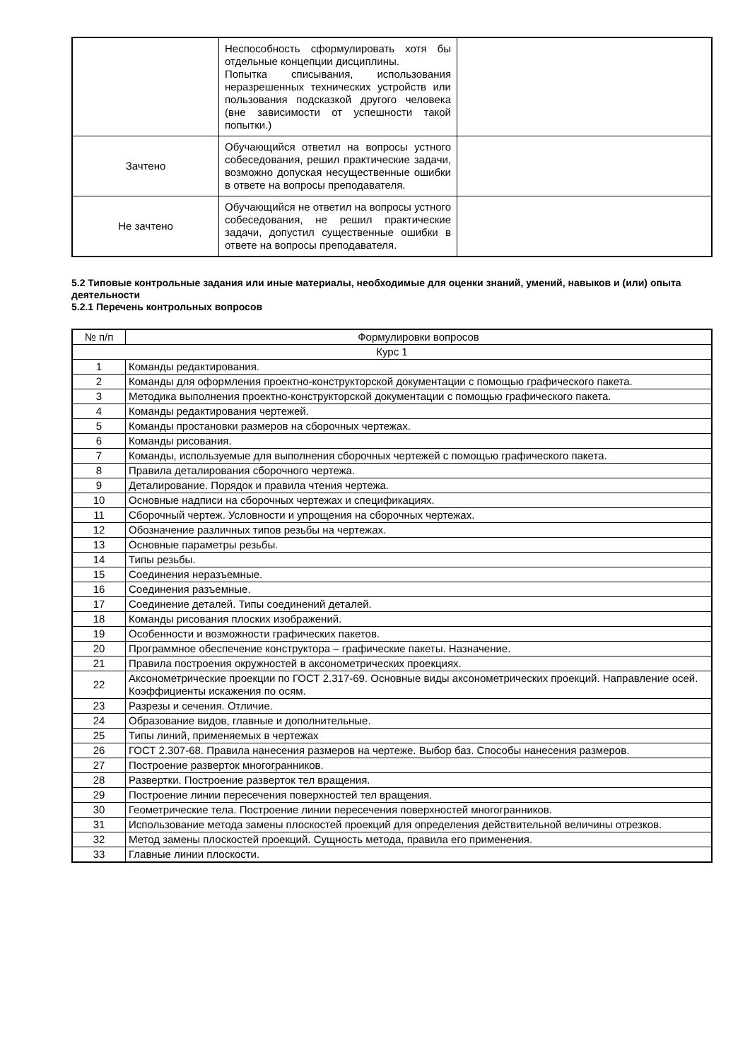| | Неспособность сформулировать хотя бы отдельные концепции дисциплины. Попытка списывания, использования неразрешенных технических устройств или пользования подсказкой другого человека (вне зависимости от успешности такой попытки.) | |
| Зачтено | Обучающийся ответил на вопросы устного собеседования, решил практические задачи, возможно допуская несущественные ошибки в ответе на вопросы преподавателя. | |
| Не зачтено | Обучающийся не ответил на вопросы устного собеседования, не решил практические задачи, допустил существенные ошибки в ответе на вопросы преподавателя. | |
5.2 Типовые контрольные задания или иные материалы, необходимые для оценки знаний, умений, навыков и (или) опыта деятельности
5.2.1 Перечень контрольных вопросов
| № п/п | Формулировки вопросов |
| --- | --- |
| Курс 1 | |
| 1 | Команды редактирования. |
| 2 | Команды для оформления проектно-конструкторской документации с помощью графического пакета. |
| 3 | Методика выполнения проектно-конструкторской документации с помощью графического пакета. |
| 4 | Команды редактирования чертежей. |
| 5 | Команды простановки размеров на сборочных чертежах. |
| 6 | Команды рисования. |
| 7 | Команды, используемые для выполнения сборочных чертежей с помощью графического пакета. |
| 8 | Правила деталирования сборочного чертежа. |
| 9 | Деталирование. Порядок и правила чтения чертежа. |
| 10 | Основные надписи на сборочных чертежах и спецификациях. |
| 11 | Сборочный чертеж. Условности и упрощения на сборочных чертежах. |
| 12 | Обозначение различных типов резьбы на чертежах. |
| 13 | Основные параметры резьбы. |
| 14 | Типы резьбы. |
| 15 | Соединения неразъемные. |
| 16 | Соединения разъемные. |
| 17 | Соединение деталей. Типы соединений деталей. |
| 18 | Команды рисования плоских изображений. |
| 19 | Особенности и возможности графических пакетов. |
| 20 | Программное обеспечение конструктора – графические пакеты. Назначение. |
| 21 | Правила построения окружностей в аксонометрических проекциях. |
| 22 | Аксонометрические проекции по ГОСТ 2.317-69. Основные виды аксонометрических проекций. Направление осей. Коэффициенты искажения по осям. |
| 23 | Разрезы и сечения. Отличие. |
| 24 | Образование видов, главные и дополнительные. |
| 25 | Типы линий, применяемых в чертежах |
| 26 | ГОСТ 2.307-68. Правила нанесения размеров на чертеже. Выбор баз. Способы нанесения размеров. |
| 27 | Построение разверток многогранников. |
| 28 | Развертки. Построение разверток тел вращения. |
| 29 | Построение линии пересечения поверхностей тел вращения. |
| 30 | Геометрические тела. Построение линии пересечения поверхностей многогранников. |
| 31 | Использование метода замены плоскостей проекций для определения действительной величины отрезков. |
| 32 | Метод замены плоскостей проекций. Сущность метода, правила его применения. |
| 33 | Главные линии плоскости. |